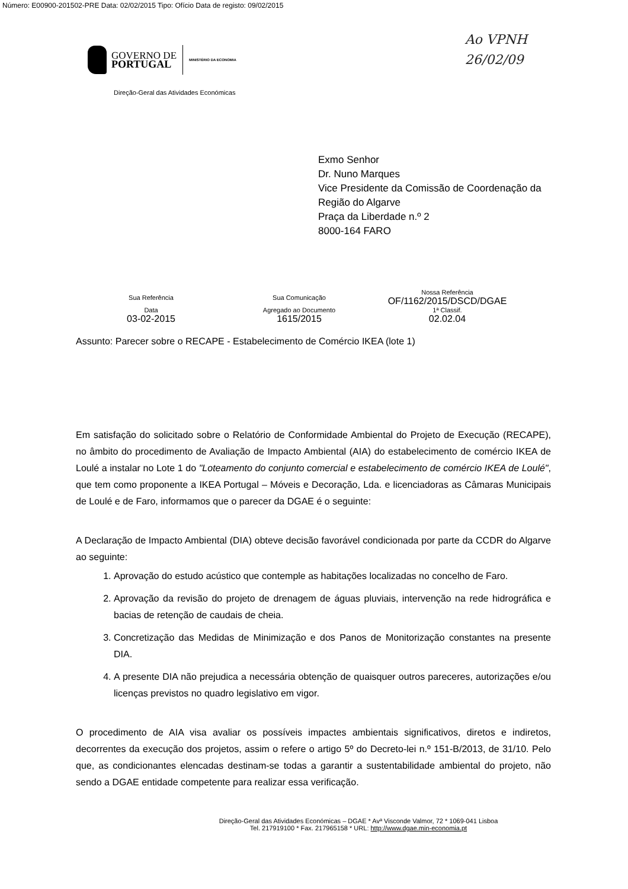Número: E00900-201502-PRE Data: 02/02/2015 Tipo: Ofício Data de registo: 09/02/2015
Ao VPNH
26/02/09
GOVERNO DE
PORTUGAL
MINISTÉRIO DA ECONOMIA
Direção-Geral das Atividades Económicas
Exmo Senhor
Dr. Nuno Marques
Vice Presidente da Comissão de Coordenação da
Região do Algarve
Praça da Liberdade n.º 2
8000-164 FARO
| Sua Referência | Sua Comunicação | Nossa Referência OF/1162/2015/DSCD/DGAE |
| Data 03-02-2015 | Agregado ao Documento 1615/2015 | 1ª Classif. 02.02.04 |
Assunto: Parecer sobre o RECAPE - Estabelecimento de Comércio IKEA (lote 1)
Em satisfação do solicitado sobre o Relatório de Conformidade Ambiental do Projeto de Execução (RECAPE), no âmbito do procedimento de Avaliação de Impacto Ambiental (AIA) do estabelecimento de comércio IKEA de Loulé a instalar no Lote 1 do "Loteamento do conjunto comercial e estabelecimento de comércio IKEA de Loulé", que tem como proponente a IKEA Portugal – Móveis e Decoração, Lda. e licenciadoras as Câmaras Municipais de Loulé e de Faro, informamos que o parecer da DGAE é o seguinte:
A Declaração de Impacto Ambiental (DIA) obteve decisão favorável condicionada por parte da CCDR do Algarve ao seguinte:
1. Aprovação do estudo acústico que contemple as habitações localizadas no concelho de Faro.
2. Aprovação da revisão do projeto de drenagem de águas pluviais, intervenção na rede hidrográfica e bacias de retenção de caudais de cheia.
3. Concretização das Medidas de Minimização e dos Panos de Monitorização constantes na presente DIA.
4. A presente DIA não prejudica a necessária obtenção de quaisquer outros pareceres, autorizações e/ou licenças previstos no quadro legislativo em vigor.
O procedimento de AIA visa avaliar os possíveis impactes ambientais significativos, diretos e indiretos, decorrentes da execução dos projetos, assim o refere o artigo 5º do Decreto-lei n.º 151-B/2013, de 31/10. Pelo que, as condicionantes elencadas destinam-se todas a garantir a sustentabilidade ambiental do projeto, não sendo a DGAE entidade competente para realizar essa verificação.
Direção-Geral das Atividades Económicas – DGAE * Avª Visconde Valmor, 72 * 1069-041 Lisboa
Tel. 217919100 * Fax. 217965158 * URL: http://www.dgae.min-economia.pt